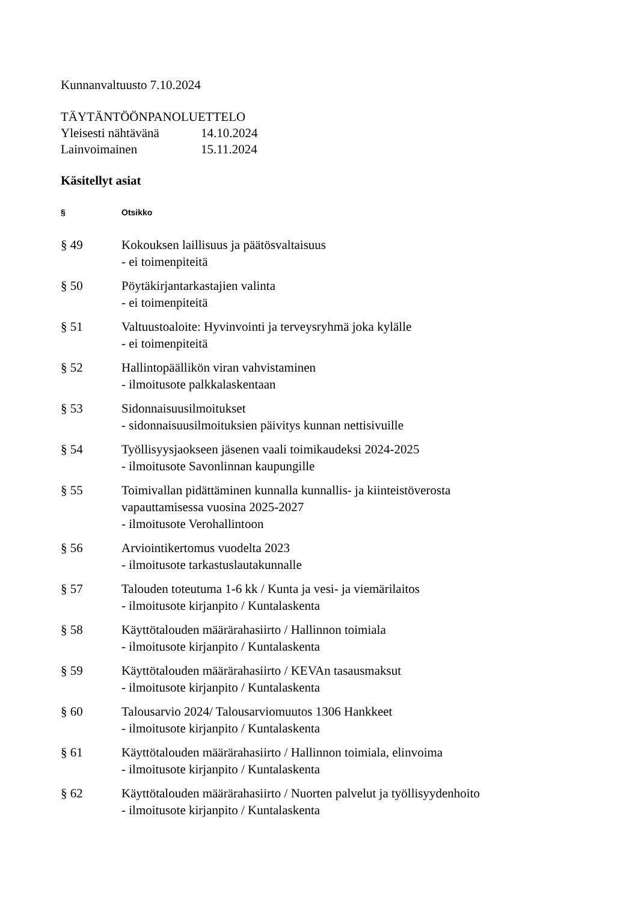Kunnanvaltuusto 7.10.2024
TÄYTÄNTÖÖNPANOLUETTELO
| Yleisesti nähtävänä | 14.10.2024 |
| Lainvoimainen | 15.11.2024 |
Käsitellyt asiat
| § | Otsikko |
| --- | --- |
| § 49 | Kokouksen laillisuus ja päätösvaltaisuus - ei toimenpiteitä |
| § 50 | Pöytäkirjantarkastajien valinta - ei toimenpiteitä |
| § 51 | Valtuustoaloite: Hyvinvointi ja terveysryhmä joka kylälle - ei toimenpiteitä |
| § 52 | Hallintopäällikön viran vahvistaminen - ilmoitusote palkkalaskentaan |
| § 53 | Sidonnaisuusilmoitukset - sidonnaisuusilmoituksien päivitys kunnan nettisivuille |
| § 54 | Työllisyysjaokseen jäsenen vaali toimikaudeksi 2024-2025 - ilmoitusote Savonlinnan kaupungille |
| § 55 | Toimivallan pidättäminen kunnalla kunnallis- ja kiinteistöverosta vapauttamisessa vuosina 2025-2027 - ilmoitusote Verohallintoon |
| § 56 | Arviointikertomus vuodelta 2023 - ilmoitusote tarkastuslautakunnalle |
| § 57 | Talouden toteutuma 1-6 kk / Kunta ja vesi- ja viemärilaitos - ilmoitusote kirjanpito / Kuntalaskenta |
| § 58 | Käyttötalouden määrärahasiirto / Hallinnon toimiala - ilmoitusote kirjanpito / Kuntalaskenta |
| § 59 | Käyttötalouden määrärahasiirto / KEVAn tasausmaksut - ilmoitusote kirjanpito / Kuntalaskenta |
| § 60 | Talousarvio 2024/ Talousarviomuutos 1306 Hankkeet - ilmoitusote kirjanpito / Kuntalaskenta |
| § 61 | Käyttötalouden määrärahasiirto / Hallinnon toimiala, elinvoima - ilmoitusote kirjanpito / Kuntalaskenta |
| § 62 | Käyttötalouden määrärahasiirto / Nuorten palvelut ja työllisyydenhoito - ilmoitusote kirjanpito / Kuntalaskenta |